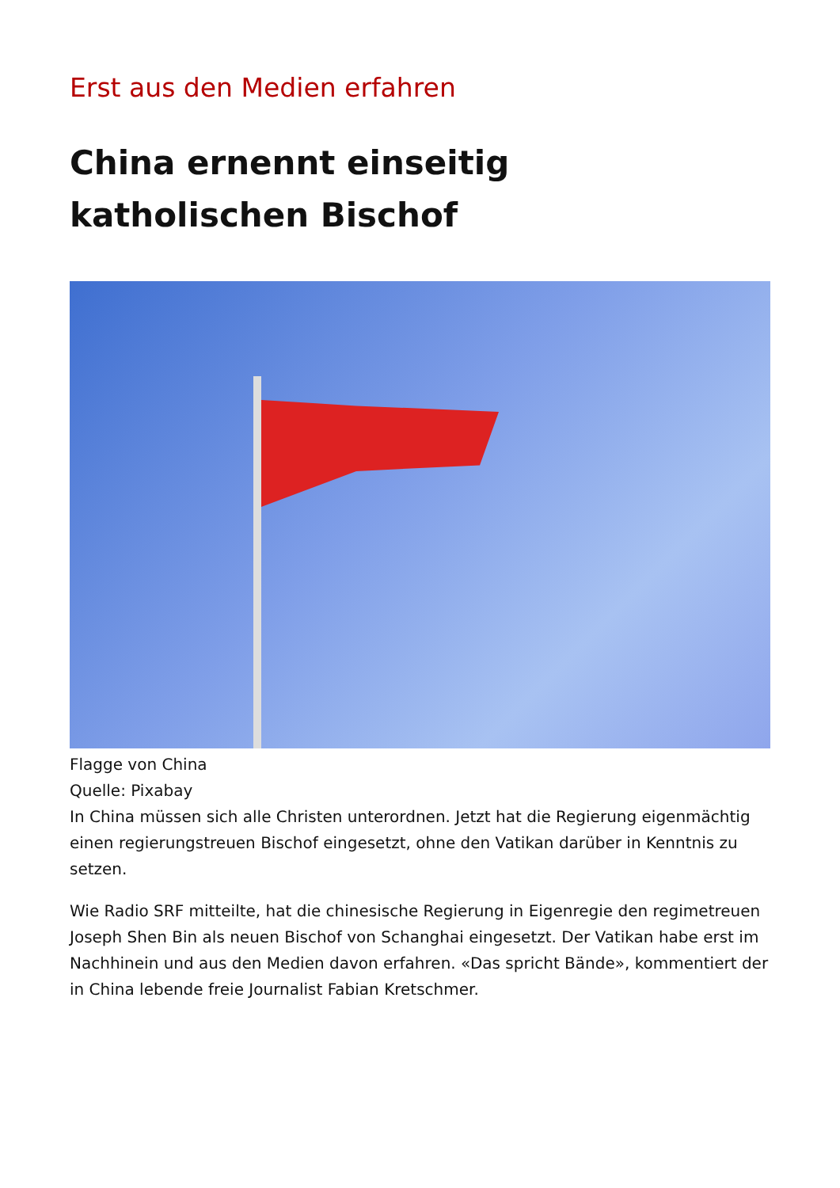Erst aus den Medien erfahren
China ernennt einseitig
katholischen Bischof
Flagge von China
Quelle: Pixabay
In China müssen sich alle Christen unterordnen. Jetzt hat die Regierung eigenmächtig einen regierungstreuen Bischof eingesetzt, ohne den Vatikan darüber in Kenntnis zu setzen.
Wie Radio SRF mitteilte, hat die chinesische Regierung in Eigenregie den regimetreuen Joseph Shen Bin als neuen Bischof von Schanghai eingesetzt. Der Vatikan habe erst im Nachhinein und aus den Medien davon erfahren. «Das spricht Bände», kommentiert der in China lebende freie Journalist Fabian Kretschmer.